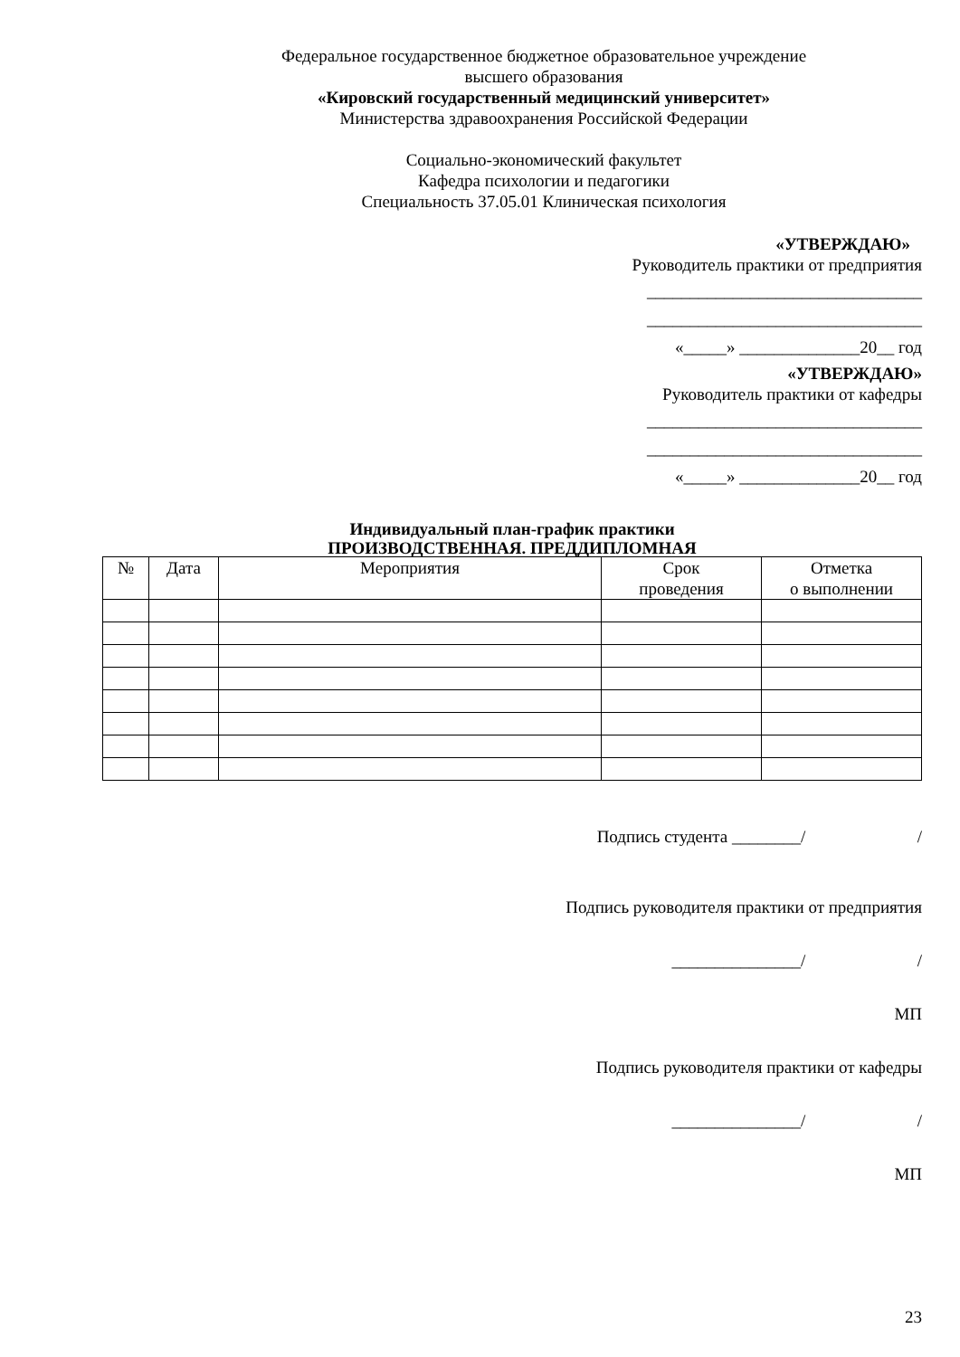Федеральное государственное бюджетное образовательное учреждение
высшего образования
«Кировский государственный медицинский университет»
Министерства здравоохранения Российской Федерации
Социально-экономический факультет
Кафедра психологии и педагогики
Специальность 37.05.01 Клиническая психология
«УТВЕРЖДАЮ»
Руководитель практики от предприятия
________________________________
________________________________
«_____» ______________20__ год
«УТВЕРЖДАЮ»
Руководитель практики от кафедры
________________________________
________________________________
«_____» ______________20__ год
Индивидуальный план-график практики
ПРОИЗВОДСТВЕННАЯ. ПРЕДДИПЛОМНАЯ
| № | Дата | Мероприятия | Срок проведения | Отметка о выполнении |
| --- | --- | --- | --- | --- |
Подпись студента ________/ /
Подпись руководителя практики от предприятия
_______________/ /
МП
Подпись руководителя практики от кафедры
_______________/ /
МП
23